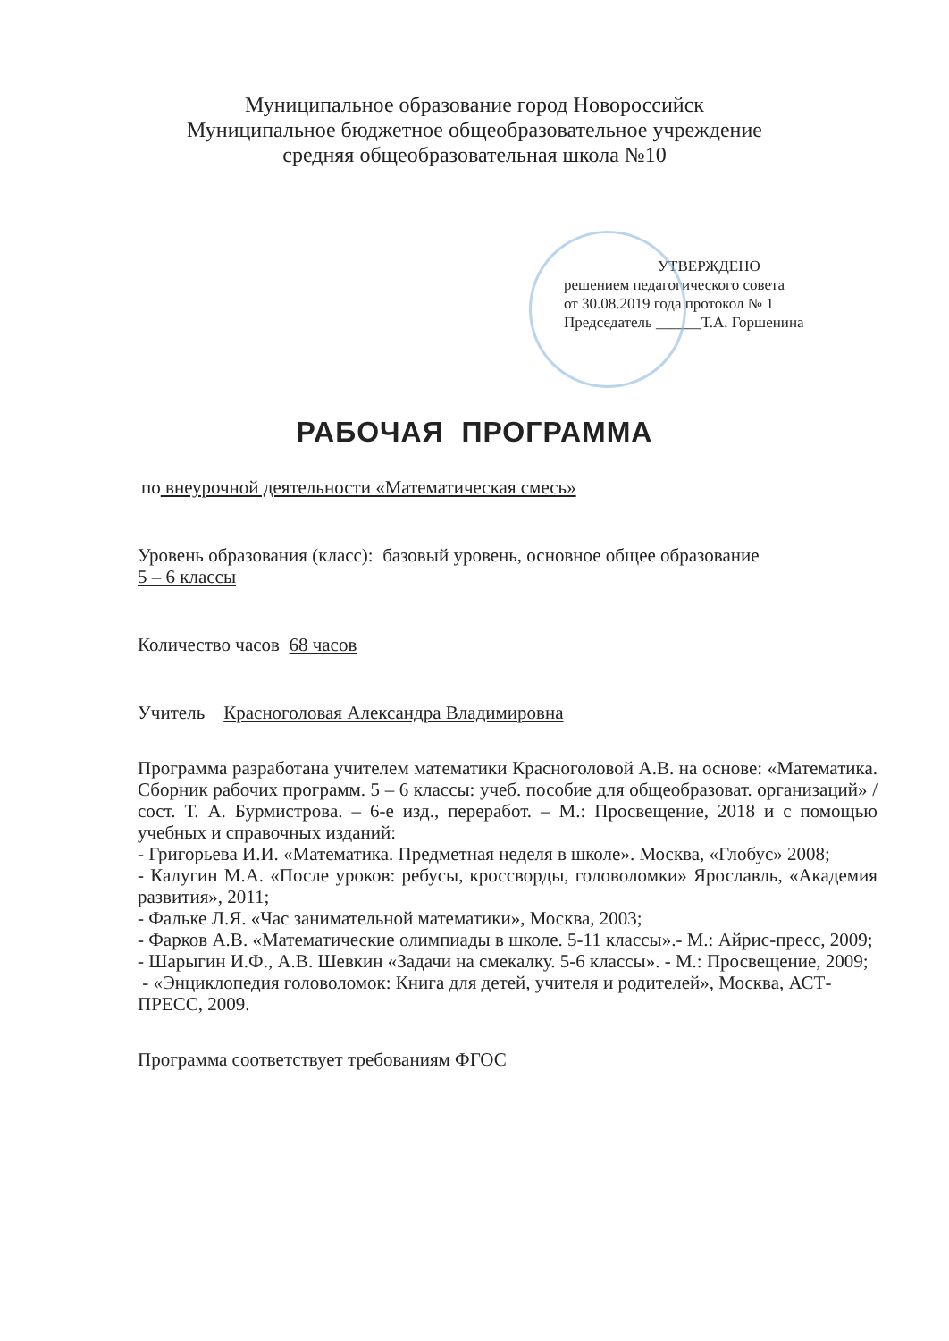Муниципальное образование город Новороссийск
Муниципальное бюджетное общеобразовательное учреждение
средняя общеобразовательная школа №10
УТВЕРЖДЕНО
решением педагогического совета
от 30.08.2019 года протокол № 1
Председатель ______Т.А. Горшенина
РАБОЧАЯ ПРОГРАММА
по внеурочной деятельности «Математическая смесь»
Уровень образования (класс): базовый уровень, основное общее образование
5 – 6 классы
Количество часов 68 часов
Учитель Красноголовая Александра Владимировна
Программа разработана учителем математики Красноголовой А.В. на основе: «Математика. Сборник рабочих программ. 5 – 6 классы: учеб. пособие для общеобразоват. организаций» / сост. Т. А. Бурмистрова. – 6-е изд., переработ. – М.: Просвещение, 2018 и с помощью учебных и справочных изданий:
- Григорьева И.И. «Математика. Предметная неделя в школе». Москва, «Глобус» 2008;
- Калугин М.А. «После уроков: ребусы, кроссворды, головоломки» Ярославль, «Академия развития», 2011;
- Фальке Л.Я. «Час занимательной математики», Москва, 2003;
- Фарков А.В. «Математические олимпиады в школе. 5-11 классы».- М.: Айрис-пресс, 2009;
- Шарыгин И.Ф., А.В. Шевкин «Задачи на смекалку. 5-6 классы». - М.: Просвещение, 2009;
- «Энциклопедия головоломок: Книга для детей, учителя и родителей», Москва, АСТ-ПРЕСС, 2009.
Программа соответствует требованиям ФГОС